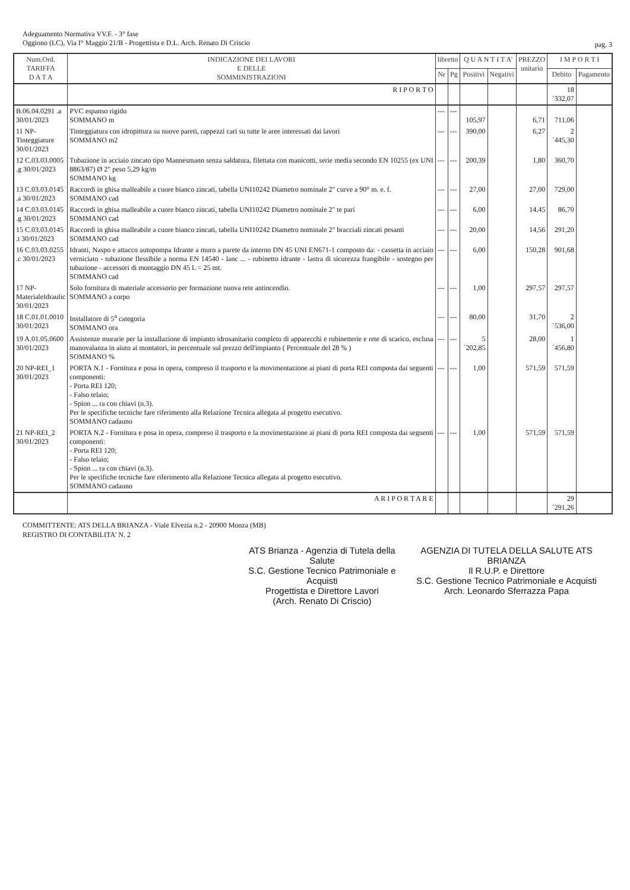Adeguamento Normativa VV.F. - 3° fase
Oggiono (LC), Via I° Maggio 21/B - Progettista e D.L. Arch. Renato Di Criscio
pag. 3
| Num.Ord. TARIFFA D A T A | INDICAZIONE DEI LAVORI E DELLE SOMMINISTRAZIONI | libretto | | Q U A N T I T A' | | PREZZO unitario | I M P O R T I | |
| --- | --- | --- | --- | --- | --- | --- | --- | --- |
| | | Nr | Pg | Positivi | Negativi | | Debito | Pagamento |
| | R I P O R T O | | | | | | 18´332,07 | |
| B.06.04.0291 .a 30/01/2023 | PVC espanso rigido SOMMANO m | --- | --- | 105,97 | | 6,71 | 711,06 | |
| 11 NP-Tinteggiature 30/01/2023 | Tinteggiatura con idropittura su nuove pareti, rappezzi cari su tutte le aree interessati dai lavori SOMMANO m2 | --- | --- | 390,00 | | 6,27 | 2´445,30 | |
| 12 C.03.03.0005 .g 30/01/2023 | Tubazione in acciaio zincato tipo Mannesmann senza saldatura, filettata con manicotti, serie media secondo EN 10255 (ex UNI 8863/87) Ø 2" peso 5,29 kg/m SOMMANO kg | --- | --- | 200,39 | | 1,80 | 360,70 | |
| 13 C.03.03.0145 .a 30/01/2023 | Raccordi in ghisa malleabile a cuore bianco zincati, tabella UNI10242 Diametro nominale 2" curve a 90° m. e. f. SOMMANO cad | --- | --- | 27,00 | | 27,00 | 729,00 | |
| 14 C.03.03.0145 .g 30/01/2023 | Raccordi in ghisa malleabile a cuore bianco zincati, tabella UNI10242 Diametro nominale 2" te pari SOMMANO cad | --- | --- | 6,00 | | 14,45 | 86,70 | |
| 15 C.03.03.0145 .t 30/01/2023 | Raccordi in ghisa malleabile a cuore bianco zincati, tabella UNI10242 Diametro nominale 2" bracciali zincati pesanti SOMMANO cad | --- | --- | 20,00 | | 14,56 | 291,20 | |
| 16 C.03.03.0255 .c 30/01/2023 | Idranti, Naspo e attacco autopompa Idrante a muro a parete da interno DN 45 UNI EN671-1 composto da: - cassetta in acciaio verniciato - tubazione flessibile a norma EN 14540 - lanc ... - rubinetto idrante - lastra di sicurezza frangibile - sostegno per tubazione - accessori di montaggio DN 45 L = 25 mt. SOMMANO cad | --- | --- | 6,00 | | 150,28 | 901,68 | |
| 17 NP-MaterialeIdraulic 30/01/2023 | Solo fornitura di materiale accessorio per formazione nuova rete antincendio. SOMMANO a corpo | --- | --- | 1,00 | | 297,57 | 297,57 | |
| 18 C.01.01.0010 30/01/2023 | Installatore di 5<sup>a</sup> categoria SOMMANO ora | --- | --- | 80,00 | | 31,70 | 2´536,00 | |
| 19 A.01.05.0600 30/01/2023 | Assistenze murarie per la installazione di impianto idrosanitario completo di apparecchi e rubinetterie e rete di scarico, esclusa manovalanza in aiuto ai montatori, in percentuale sul prezzo dell'impianto ( Percentuale del 28 % ) SOMMANO % | --- | --- | 5´202,85 | | 28,00 | 1´456,80 | |
| 20 NP-REI_1 30/01/2023 | PORTA N.1 - Fornitura e posa in opera, compreso il trasporto e la movimentazione ai piani di porta REI composta dai seguenti componenti: - Porta REI 120; - Falso telaio; - Spion ... ra con chiavi (n.3). Per le specifiche tecniche fare riferimento alla Relazione Tecnica allegata al progetto esecutivo. SOMMANO cadauno | --- | --- | 1,00 | | 571,59 | 571,59 | |
| 21 NP-REI_2 30/01/2023 | PORTA N.2 - Fornitura e posa in opera, compreso il trasporto e la movimentazione ai piani di porta REI composta dai seguenti componenti: - Porta REI 120; - Falso telaio; - Spion ... ra con chiavi (n.3). Per le specifiche tecniche fare riferimento alla Relazione Tecnica allegata al progetto esecutivo. SOMMANO cadauno | --- | --- | 1,00 | | 571,59 | 571,59 | |
| | A R I P O R T A R E | | | | | | 29´291,26 | |
COMMITTENTE: ATS DELLA BRIANZA - Viale Elvezia n.2 - 20900 Monza (MB)
REGISTRO DI CONTABILITA' N. 2
ATS Brianza - Agenzia di Tutela della Salute
S.C. Gestione Tecnico Patrimoniale e Acquisti
Progettista e Direttore Lavori
(Arch. Renato Di Criscio)
AGENZIA DI TUTELA DELLA SALUTE ATS BRIANZA
Il R.U.P. e Direttore
S.C. Gestione Tecnico Patrimoniale e Acquisti
Arch. Leonardo Sferrazza Papa